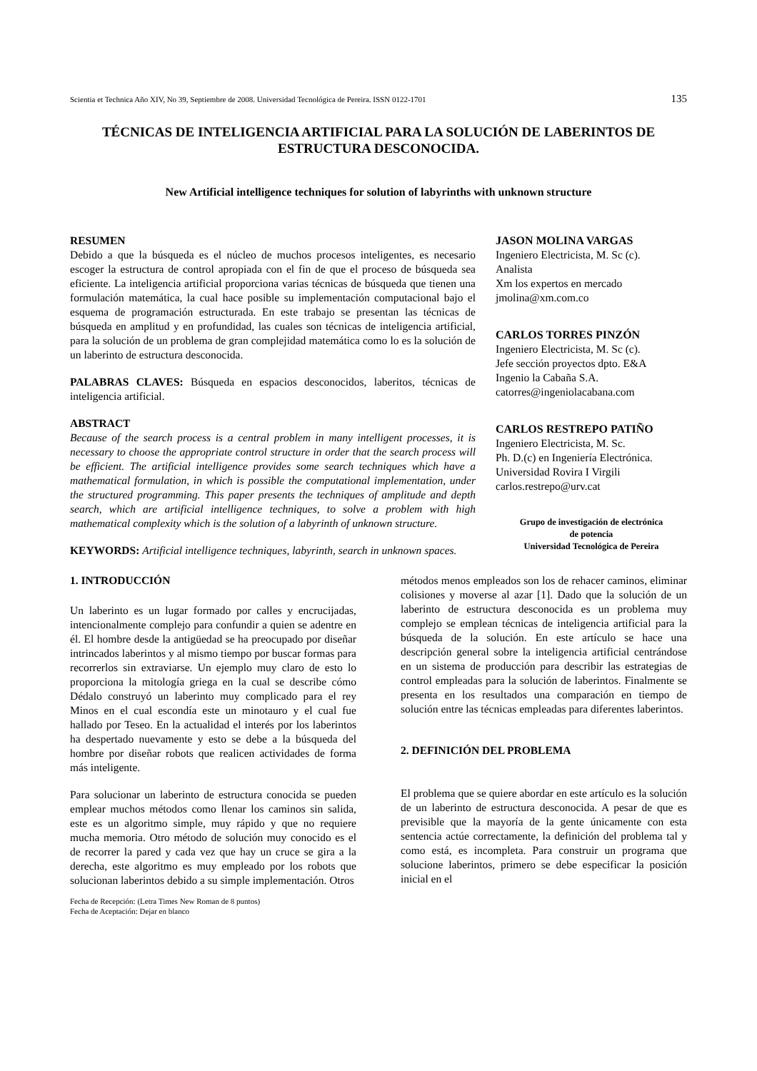Scientia et Technica Año XIV, No 39, Septiembre de 2008. Universidad Tecnológica de Pereira. ISSN 0122-1701 135
TÉCNICAS DE INTELIGENCIA ARTIFICIAL PARA LA SOLUCIÓN DE LABERINTOS DE ESTRUCTURA DESCONOCIDA.
New Artificial intelligence techniques for solution of labyrinths with unknown structure
RESUMEN
Debido a que la búsqueda es el núcleo de muchos procesos inteligentes, es necesario escoger la estructura de control apropiada con el fin de que el proceso de búsqueda sea eficiente. La inteligencia artificial proporciona varias técnicas de búsqueda que tienen una formulación matemática, la cual hace posible su implementación computacional bajo el esquema de programación estructurada. En este trabajo se presentan las técnicas de búsqueda en amplitud y en profundidad, las cuales son técnicas de inteligencia artificial, para la solución de un problema de gran complejidad matemática como lo es la solución de un laberinto de estructura desconocida.
PALABRAS CLAVES: Búsqueda en espacios desconocidos, laberitos, técnicas de inteligencia artificial.
ABSTRACT
Because of the search process is a central problem in many intelligent processes, it is necessary to choose the appropriate control structure in order that the search process will be efficient. The artificial intelligence provides some search techniques which have a mathematical formulation, in which is possible the computational implementation, under the structured programming. This paper presents the techniques of amplitude and depth search, which are artificial intelligence techniques, to solve a problem with high mathematical complexity which is the solution of a labyrinth of unknown structure.
KEYWORDS: Artificial intelligence techniques, labyrinth, search in unknown spaces.
JASON MOLINA VARGAS
Ingeniero Electricista, M. Sc (c).
Analista
Xm los expertos en mercado
jmolina@xm.com.co
CARLOS TORRES PINZÓN
Ingeniero Electricista, M. Sc (c).
Jefe sección proyectos dpto. E&A
Ingenio la Cabaña S.A.
catorres@ingeniolacabana.com
CARLOS RESTREPO PATIÑO
Ingeniero Electricista, M. Sc.
Ph. D.(c) en Ingeniería Electrónica.
Universidad Rovira I Virgili
carlos.restrepo@urv.cat
Grupo de investigación de electrónica
de potencia
Universidad Tecnológica de Pereira
1. INTRODUCCIÓN
Un laberinto es un lugar formado por calles y encrucijadas, intencionalmente complejo para confundir a quien se adentre en él. El hombre desde la antigüedad se ha preocupado por diseñar intrincados laberintos y al mismo tiempo por buscar formas para recorrerlos sin extraviarse. Un ejemplo muy claro de esto lo proporciona la mitología griega en la cual se describe cómo Dédalo construyó un laberinto muy complicado para el rey Minos en el cual escondía este un minotauro y el cual fue hallado por Teseo. En la actualidad el interés por los laberintos ha despertado nuevamente y esto se debe a la búsqueda del hombre por diseñar robots que realicen actividades de forma más inteligente.
Para solucionar un laberinto de estructura conocida se pueden emplear muchos métodos como llenar los caminos sin salida, este es un algoritmo simple, muy rápido y que no requiere mucha memoria. Otro método de solución muy conocido es el de recorrer la pared y cada vez que hay un cruce se gira a la derecha, este algoritmo es muy empleado por los robots que solucionan laberintos debido a su simple implementación. Otros
Fecha de Recepción: (Letra Times New Roman de 8 puntos)
Fecha de Aceptación: Dejar en blanco
métodos menos empleados son los de rehacer caminos, eliminar colisiones y moverse al azar [1]. Dado que la solución de un laberinto de estructura desconocida es un problema muy complejo se emplean técnicas de inteligencia artificial para la búsqueda de la solución. En este artículo se hace una descripción general sobre la inteligencia artificial centrándose en un sistema de producción para describir las estrategias de control empleadas para la solución de laberintos. Finalmente se presenta en los resultados una comparación en tiempo de solución entre las técnicas empleadas para diferentes laberintos.
2. DEFINICIÓN DEL PROBLEMA
El problema que se quiere abordar en este artículo es la solución de un laberinto de estructura desconocida. A pesar de que es previsible que la mayoría de la gente únicamente con esta sentencia actúe correctamente, la definición del problema tal y como está, es incompleta. Para construir un programa que solucione laberintos, primero se debe especificar la posición inicial en el